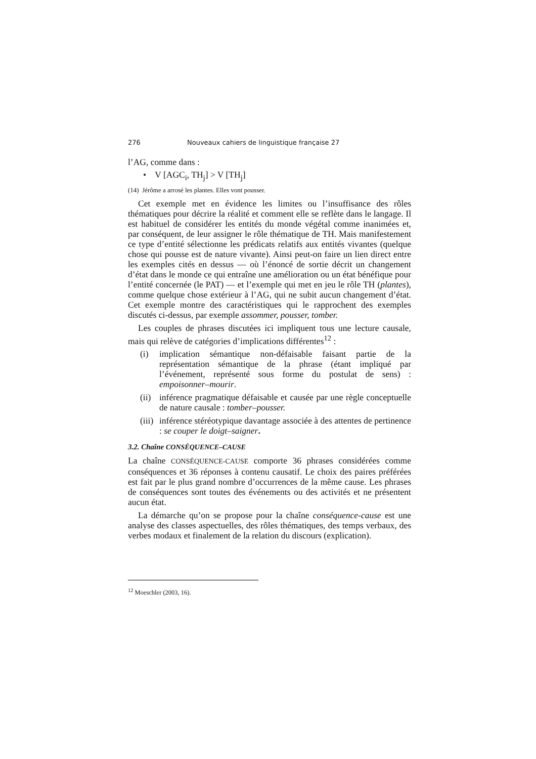276 Nouveaux cahiers de linguistique française 27
l’AG, comme dans :
• V [AGC<sub>i</sub>, TH<sub>j</sub>] > V [TH<sub>j</sub>]
(14) Jérôme a arrosé les plantes. Elles vont pousser.
Cet exemple met en évidence les limites ou l’insuffisance des rôles thématiques pour décrire la réalité et comment elle se reflète dans le langage. Il est habituel de considérer les entités du monde végétal comme inanimées et, par conséquent, de leur assigner le rôle thématique de TH. Mais manifestement ce type d’entité sélectionne les prédicats relatifs aux entités vivantes (quelque chose qui pousse est de nature vivante). Ainsi peut-on faire un lien direct entre les exemples cités en dessus — où l’énoncé de sortie décrit un changement d’état dans le monde ce qui entraîne une amélioration ou un état bénéfique pour l’entité concernée (le PAT) — et l’exemple qui met en jeu le rôle TH (plantes), comme quelque chose extérieur à l’AG, qui ne subit aucun changement d’état. Cet exemple montre des caractéristiques qui le rapprochent des exemples discutés ci-dessus, par exemple assommer, pousser, tomber.
Les couples de phrases discutées ici impliquent tous une lecture causale, mais qui relève de catégories d’implications différentes<sup>12</sup> :
(i) implication sémantique non-défaisable faisant partie de la représentation sémantique de la phrase (étant impliqué par l’événement, représenté sous forme du postulat de sens) : empoisonner–mourir.
(ii)
inférence pragmatique défaisable et causée par une règle conceptuelle de nature causale : tomber–pousser.
(iii)
inférence stéréotypique davantage associée à des attentes de pertinence : se couper le doigt–saigner.
3.2. Chaîne CONSÉQUENCE–CAUSE
La chaîne CONSÉQUENCE-CAUSE comporte 36 phrases considérées comme conséquences et 36 réponses à contenu causatif. Le choix des paires préférées est fait par le plus grand nombre d’occurrences de la même cause. Les phrases de conséquences sont toutes des événements ou des activités et ne présentent aucun état.
La démarche qu’on se propose pour la chaîne conséquence-cause est une analyse des classes aspectuelles, des rôles thématiques, des temps verbaux, des verbes modaux et finalement de la relation du discours (explication).
<sup>12</sup> Moeschler (2003, 16).